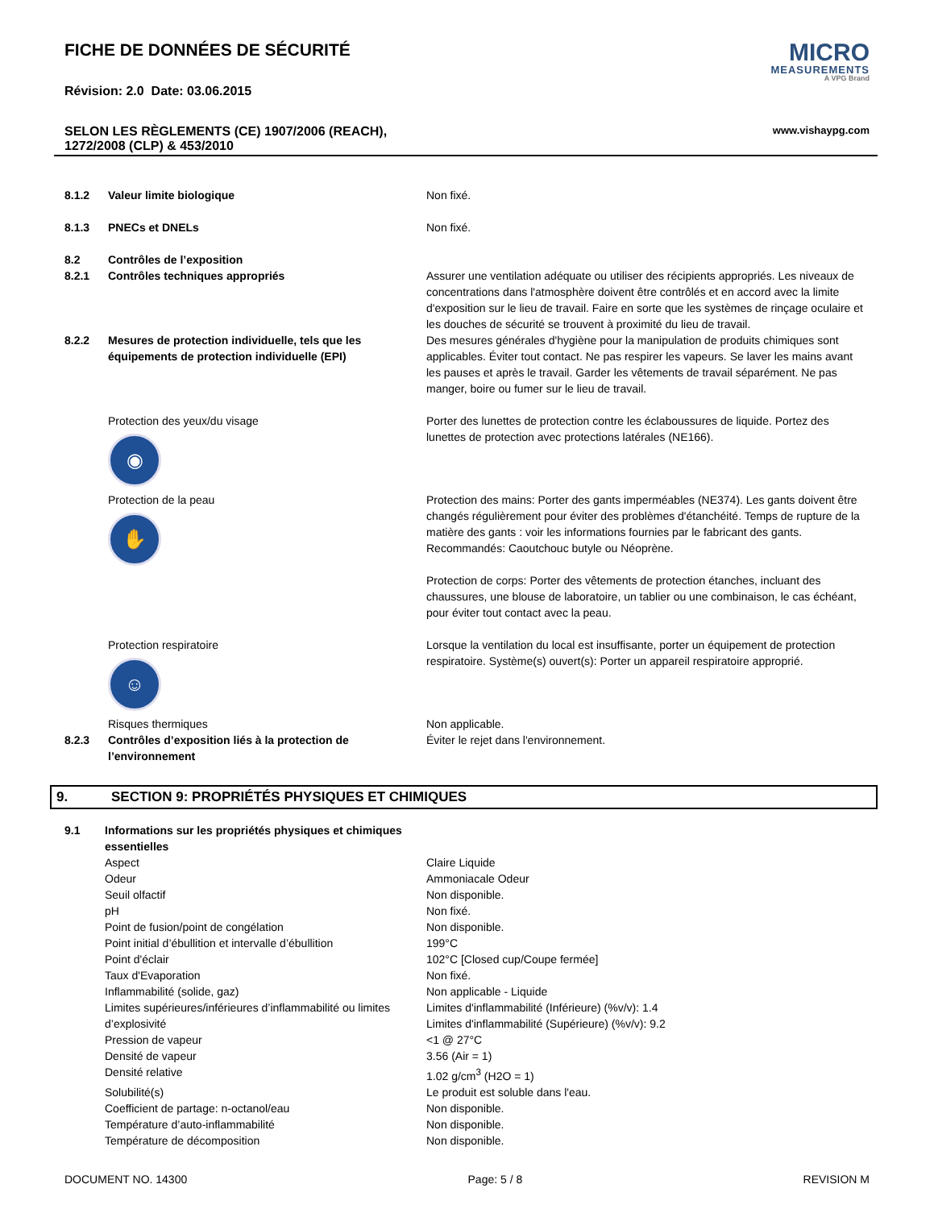FICHE DE DONNÉES DE SÉCURITÉ
Révision: 2.0 Date: 03.06.2015
MICRO
MEASUREMENTS
A VPG Brand
SELON LES RÈGLEMENTS (CE) 1907/2006 (REACH),
1272/2008 (CLP) & 453/2010 www.vishaypg.com
| 8.1.2 | Valeur limite biologique | Non fixé. |
| 8.1.3 | PNECs et DNELs | Non fixé. |
| 8.2 | Contrôles de l’exposition | |
| 8.2.1 | Contrôles techniques appropriés | Assurer une ventilation adéquate ou utiliser des récipients appropriés. Les niveaux de concentrations dans l'atmosphère doivent être contrôlés et en accord avec la limite d'exposition sur le lieu de travail. Faire en sorte que les systèmes de rinçage oculaire et les douches de sécurité se trouvent à proximité du lieu de travail. |
| 8.2.2 | Mesures de protection individuelle, tels que les équipements de protection individuelle (EPI) | Des mesures générales d'hygiène pour la manipulation de produits chimiques sont applicables. Éviter tout contact. Ne pas respirer les vapeurs. Se laver les mains avant les pauses et après le travail. Garder les vêtements de travail séparément. Ne pas manger, boire ou fumer sur le lieu de travail. |
| | Protection des yeux/du visage ◉ | Porter des lunettes de protection contre les éclaboussures de liquide. Portez des lunettes de protection avec protections latérales (NE166). |
| | Protection de la peau ✋ | Protection des mains: Porter des gants imperméables (NE374). Les gants doivent être changés régulièrement pour éviter des problèmes d'étanchéité. Temps de rupture de la matière des gants : voir les informations fournies par le fabricant des gants. Recommandés: Caoutchouc butyle ou Néoprène. Protection de corps: Porter des vêtements de protection étanches, incluant des chaussures, une blouse de laboratoire, un tablier ou une combinaison, le cas échéant, pour éviter tout contact avec la peau. |
| | Protection respiratoire ☺ | Lorsque la ventilation du local est insuffisante, porter un équipement de protection respiratoire. Système(s) ouvert(s): Porter un appareil respiratoire approprié. |
| | Risques thermiques | Non applicable. |
| 8.2.3 | Contrôles d’exposition liés à la protection de l’environnement | Éviter le rejet dans l'environnement. |
9. SECTION 9: PROPRIÉTÉS PHYSIQUES ET CHIMIQUES
| 9.1 | Informations sur les propriétés physiques et chimiques essentielles | |
| | Aspect | Claire Liquide |
| | Odeur | Ammoniacale Odeur |
| | Seuil olfactif | Non disponible. |
| | pH | Non fixé. |
| | Point de fusion/point de congélation | Non disponible. |
| | Point initial d’ébullition et intervalle d’ébullition | 199°C |
| | Point d'éclair | 102°C [Closed cup/Coupe fermée] |
| | Taux d'Evaporation | Non fixé. |
| | Inflammabilité (solide, gaz) | Non applicable - Liquide |
| | Limites supérieures/inférieures d’inflammabilité ou limites d’explosivité | Limites d'inflammabilité (Inférieure) (%v/v): 1.4 Limites d'inflammabilité (Supérieure) (%v/v): 9.2 |
| | Pression de vapeur | <1 @ 27°C |
| | Densité de vapeur | 3.56 (Air = 1) |
| | Densité relative | 1.02 g/cm<sup>3</sup> (H2O = 1) |
| | Solubilité(s) | Le produit est soluble dans l'eau. |
| | Coefficient de partage: n-octanol/eau | Non disponible. |
| | Température d’auto-inflammabilité | Non disponible. |
| | Température de décomposition | Non disponible. |
DOCUMENT NO. 14300 Page: 5 / 8 REVISION M